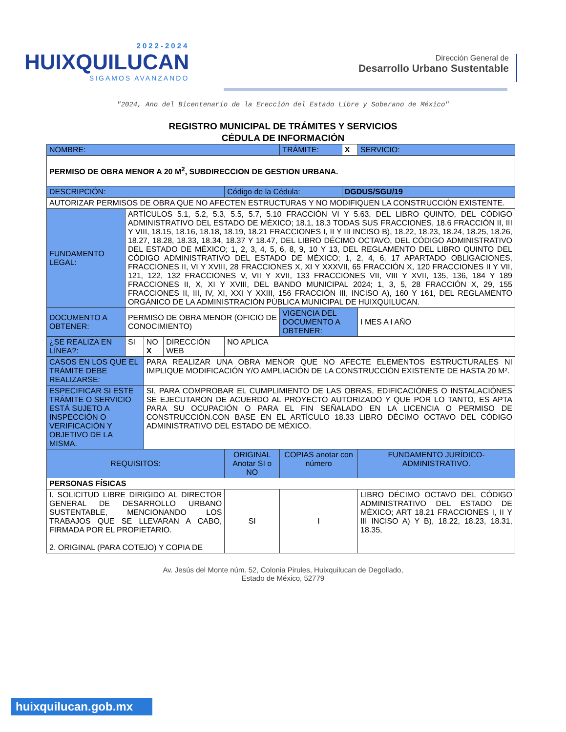2022-2024
HUIXQUILUCAN
SIGAMOS AVANZANDO
Dirección General de
Desarrollo Urbano Sustentable
"2024, Ano del Bicentenario de la Erección del Estado Libre y Soberano de México"
REGISTRO MUNICIPAL DE TRÁMITES Y SERVICIOS
CÉDULA DE INFORMACIÓN
| NOMBRE: | | | | | TRÁMITE: | X | SERVICIO: |
| PERMISO DE OBRA MENOR A 20 M<sup>2</sup>, SUBDIRECCION DE GESTION URBANA. | | | | | | | |
| DESCRIPCIÓN: | | | | Código de la Cédula: | | DGDUS/SGU/19 | |
| AUTORIZAR PERMISOS DE OBRA QUE NO AFECTEN ESTRUCTURAS Y NO MODIFIQUEN LA CONSTRUCCIÓN EXISTENTE. | | | | | | | |
| FUNDAMENTO LEGAL: | ARTÍCULOS 5.1, 5.2, 5.3, 5.5, 5.7, 5.10 FRACCIÓN VI Y 5.63, DEL LIBRO QUINTO, DEL CÓDIGO ADMINISTRATIVO DEL ESTADO DE MÉXICO; 18.1, 18.3 TODAS SUS FRACCIONES, 18.6 FRACCIÓN II, III Y VIII, 18.15, 18.16, 18.18, 18.19, 18.21 FRACCIONES I, II Y III INCISO B), 18.22, 18.23, 18.24, 18.25, 18.26, 18.27, 18.28, 18.33, 18.34, 18.37 Y 18.47, DEL LIBRO DÉCIMO OCTAVO, DEL CÓDIGO ADMINISTRATIVO DEL ESTADO DE MÉXICO; 1, 2, 3, 4, 5, 6, 8, 9, 10 Y 13, DEL REGLAMENTO DEL LIBRO QUINTO DEL CÓDIGO ADMINISTRATIVO DEL ESTADO DE MÉXICO; 1, 2, 4, 6, 17 APARTADO OBLIGACIONES, FRACCIONES II, VI Y XVIII, 28 FRACCIONES X, XI Y XXXVII, 65 FRACCIÓN X, 120 FRACCIONES II Y VII, 121, 122, 132 FRACCIONES V, VII Y XVII, 133 FRACCIONES VII, VIII Y XVII, 135, 136, 184 Y 189 FRACCIONES II, X, XI Y XVIII, DEL BANDO MUNICIPAL 2024; 1, 3, 5, 28 FRACCIÓN X, 29, 155 FRACCIONES II, III, IV, XI, XXI Y XXIII, 156 FRACCIÓN III, INCISO A), 160 Y 161, DEL REGLAMENTO ORGÁNICO DE LA ADMINISTRACIÓN PÚBLICA MUNICIPAL DE HUIXQUILUCAN. | | | | | | |
| DOCUMENTO A OBTENER: | PERMISO DE OBRA MENOR (OFICIO DE CONOCIMIENTO) | | | | VIGENCIA DEL DOCUMENTO A OBTENER: | | I MES A I AÑO |
| ¿SE REALIZA EN LÍNEA?: | SI | NO X | DIRECCIÓN WEB | NO APLICA | | | |
| CASOS EN LOS QUE EL TRÁMITE DEBE REALIZARSE: | | PARA REALIZAR UNA OBRA MENOR QUE NO AFECTE ELEMENTOS ESTRUCTURALES NI IMPLIQUE MODIFICACIÓN Y/O AMPLIACIÓN DE LA CONSTRUCCIÓN EXISTENTE DE HASTA 20 M². | | | | | |
| ESPECIFICAR SI ESTE TRÁMITE O SERVICIO ESTÁ SUJETO A INSPECCIÓN O VERIFICACIÓN Y OBJETIVO DE LA MISMA. | | SI, PARA COMPROBAR EL CUMPLIMIENTO DE LAS OBRAS, EDIFICACIÓNES O INSTALACIÓNES SE EJECUTARON DE ACUERDO AL PROYECTO AUTORIZADO Y QUE POR LO TANTO, ES APTA PARA SU OCUPACIÓN O PARA EL FIN SEÑALADO EN LA LICENCIA O PERMISO DE CONSTRUCCIÓN.CON BASE EN EL ARTÍCULO 18.33 LIBRO DÉCIMO OCTAVO DEL CÓDIGO ADMINISTRATIVO DEL ESTADO DE MÉXICO. | | | | | |
| REQUISITOS: | | | | ORIGINAL Anotar SI o NO | COPIAS anotar con número | | FUNDAMENTO JURÍDICO-ADMINISTRATIVO. |
| PERSONAS FÍSICAS | | | | | | | |
| I. SOLICITUD LIBRE DIRIGIDO AL DIRECTOR GENERAL DE DESARROLLO URBANO SUSTENTABLE, MENCIONANDO LOS TRABAJOS QUE SE LLEVARAN A CABO, FIRMADA POR EL PROPIETARIO. 2. ORIGINAL (PARA COTEJO) Y COPIA DE | | | | SI | I | | LIBRO DÉCIMO OCTAVO DEL CÓDIGO ADMINISTRATIVO DEL ESTADO DE MÉXICO; ART 18.21 FRACCIONES I, II Y III INCISO A) Y B), 18.22, 18.23, 18.31, 18.35, |
Av. Jesús del Monte núm. 52, Colonia Pirules, Huixquilucan de Degollado,
Estado de México, 52779
huixquilucan.gob.mx